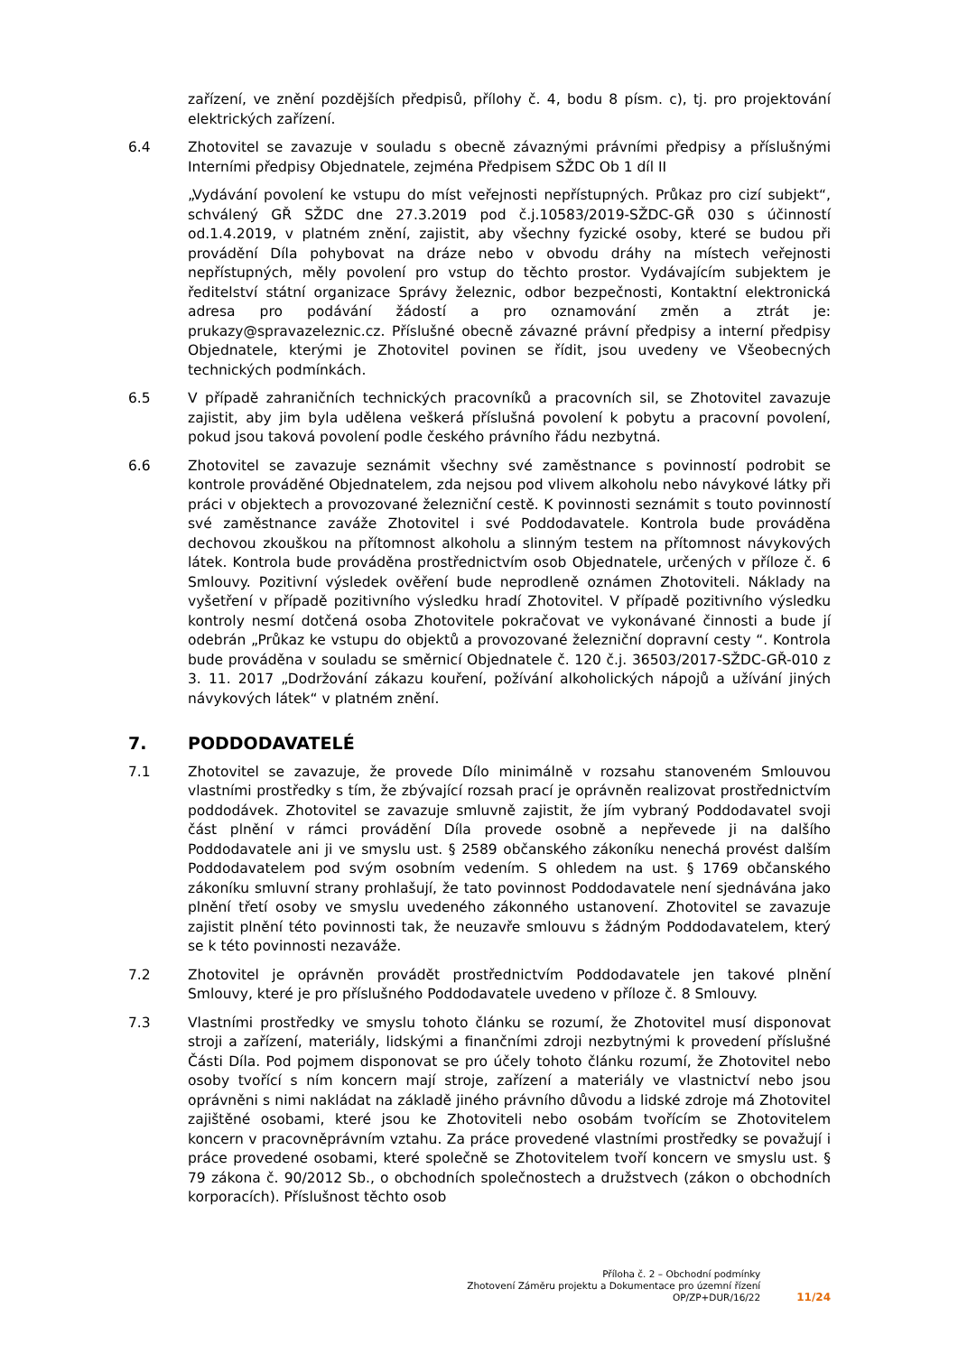zařízení, ve znění pozdějších předpisů, přílohy č. 4, bodu 8 písm. c), tj. pro projektování elektrických zařízení.
6.4 Zhotovitel se zavazuje v souladu s obecně závaznými právními předpisy a příslušnými Interními předpisy Objednatele, zejména Předpisem SŽDC Ob 1 díl II
„Vydávání povolení ke vstupu do míst veřejnosti nepřístupných. Průkaz pro cizí subjekt“, schválený GŘ SŽDC dne 27.3.2019 pod č.j.10583/2019-SŽDC-GŘ 030 s účinností od.1.4.2019, v platném znění, zajistit, aby všechny fyzické osoby, které se budou při provádění Díla pohybovat na dráze nebo v obvodu dráhy na místech veřejnosti nepřístupných, měly povolení pro vstup do těchto prostor. Vydávajícím subjektem je ředitelství státní organizace Správy železnic, odbor bezpečnosti, Kontaktní elektronická adresa pro podávání žádostí a pro oznamování změn a ztrát je: prukazy@spravazeleznic.cz. Příslušné obecně závazné právní předpisy a interní předpisy Objednatele, kterými je Zhotovitel povinen se řídit, jsou uvedeny ve Všeobecných technických podmínkách.
6.5 V případě zahraničních technických pracovníků a pracovních sil, se Zhotovitel zavazuje zajistit, aby jim byla udělena veškerá příslušná povolení k pobytu a pracovní povolení, pokud jsou taková povolení podle českého právního řádu nezbytná.
6.6 Zhotovitel se zavazuje seznámit všechny své zaměstnance s povinností podrobit se kontrole prováděné Objednatelem, zda nejsou pod vlivem alkoholu nebo návykové látky při práci v objektech a provozované železniční cestě. K povinnosti seznámit s touto povinností své zaměstnance zaváže Zhotovitel i své Poddodavatele. Kontrola bude prováděna dechovou zkouškou na přítomnost alkoholu a slinným testem na přítomnost návykových látek. Kontrola bude prováděna prostřednictvím osob Objednatele, určených v příloze č. 6 Smlouvy. Pozitivní výsledek ověření bude neprodleně oznámen Zhotoviteli. Náklady na vyšetření v případě pozitivního výsledku hradí Zhotovitel. V případě pozitivního výsledku kontroly nesmí dotčená osoba Zhotovitele pokračovat ve vykonávané činnosti a bude jí odebrán „Průkaz ke vstupu do objektů a provozované železniční dopravní cesty “. Kontrola bude prováděna v souladu se směrnicí Objednatele č. 120 č.j. 36503/2017-SŽDC-GŘ-010 z 3. 11. 2017 „Dodržování zákazu kouření, požívání alkoholických nápojů a užívání jiných návykových látek“ v platném znění.
7. PODDODAVATELÉ
7.1 Zhotovitel se zavazuje, že provede Dílo minimálně v rozsahu stanoveném Smlouvou vlastními prostředky s tím, že zbývající rozsah prací je oprávněn realizovat prostřednictvím poddodávek. Zhotovitel se zavazuje smluvně zajistit, že jím vybraný Poddodavatel svoji část plnění v rámci provádění Díla provede osobně a nepřevede ji na dalšího Poddodavatele ani ji ve smyslu ust. § 2589 občanského zákoníku nenechá provést dalším Poddodavatelem pod svým osobním vedením. S ohledem na ust. § 1769 občanského zákoníku smluvní strany prohlašují, že tato povinnost Poddodavatele není sjednávána jako plnění třetí osoby ve smyslu uvedeného zákonného ustanovení. Zhotovitel se zavazuje zajistit plnění této povinnosti tak, že neuzavře smlouvu s žádným Poddodavatelem, který se k této povinnosti nezaváže.
7.2 Zhotovitel je oprávněn provádět prostřednictvím Poddodavatele jen takové plnění Smlouvy, které je pro příslušného Poddodavatele uvedeno v příloze č. 8 Smlouvy.
7.3 Vlastními prostředky ve smyslu tohoto článku se rozumí, že Zhotovitel musí disponovat stroji a zařízení, materiály, lidskými a finančními zdroji nezbytnými k provedení příslušné Části Díla. Pod pojmem disponovat se pro účely tohoto článku rozumí, že Zhotovitel nebo osoby tvořící s ním koncern mají stroje, zařízení a materiály ve vlastnictví nebo jsou oprávněni s nimi nakládat na základě jiného právního důvodu a lidské zdroje má Zhotovitel zajištěné osobami, které jsou ke Zhotoviteli nebo osobám tvořícím se Zhotovitelem koncern v pracovněprávním vztahu. Za práce provedené vlastními prostředky se považují i práce provedené osobami, které společně se Zhotovitelem tvoří koncern ve smyslu ust. § 79 zákona č. 90/2012 Sb., o obchodních společnostech a družstvech (zákon o obchodních korporacích). Příslušnost těchto osob
Příloha č. 2 – Obchodní podmínky
Zhotovení Záměru projektu a Dokumentace pro územní řízení
OP/ZP+DUR/16/22
11/24